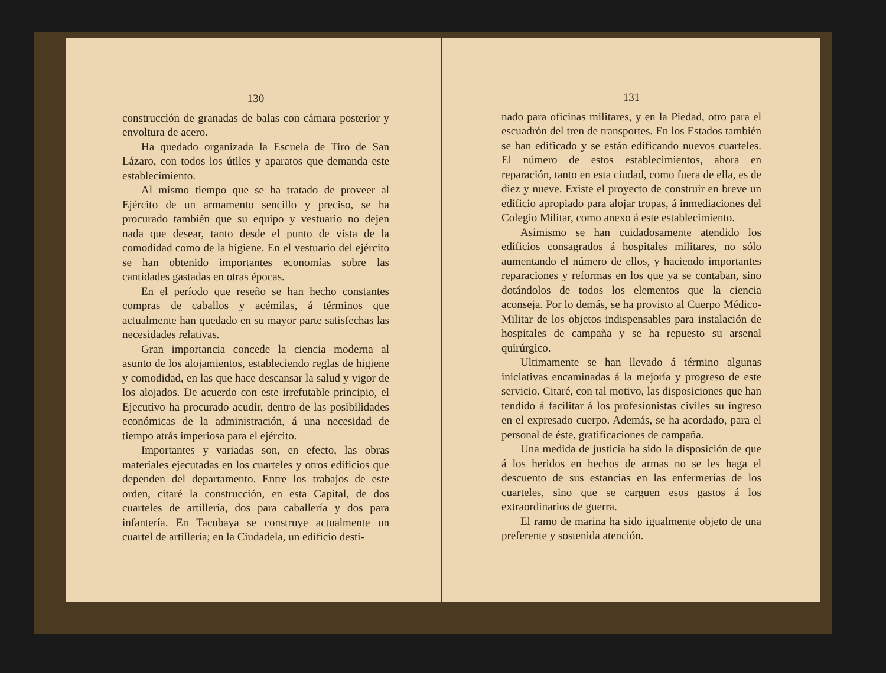130
construcción de granadas de balas con cámara posterior y envoltura de acero.
Ha quedado organizada la Escuela de Tiro de San Lázaro, con todos los útiles y aparatos que demanda este establecimiento.
Al mismo tiempo que se ha tratado de proveer al Ejército de un armamento sencillo y preciso, se ha procurado también que su equipo y vestuario no dejen nada que desear, tanto desde el punto de vista de la comodidad como de la higiene. En el vestuario del ejército se han obtenido importantes economías sobre las cantidades gastadas en otras épocas.
En el período que reseño se han hecho constantes compras de caballos y acémilas, á términos que actualmente han quedado en su mayor parte satisfechas las necesidades relativas.
Gran importancia concede la ciencia moderna al asunto de los alojamientos, estableciendo reglas de higiene y comodidad, en las que hace descansar la salud y vigor de los alojados. De acuerdo con este irrefutable principio, el Ejecutivo ha procurado acudir, dentro de las posibilidades económicas de la administración, á una necesidad de tiempo atrás imperiosa para el ejército.
Importantes y variadas son, en efecto, las obras materiales ejecutadas en los cuarteles y otros edificios que dependen del departamento. Entre los trabajos de este orden, citaré la construcción, en esta Capital, de dos cuarteles de artillería, dos para caballería y dos para infantería. En Tacubaya se construye actualmente un cuartel de artillería; en la Ciudadela, un edificio desti-
131
nado para oficinas militares, y en la Piedad, otro para el escuadrón del tren de transportes. En los Estados también se han edificado y se están edificando nuevos cuarteles. El número de estos establecimientos, ahora en reparación, tanto en esta ciudad, como fuera de ella, es de diez y nueve. Existe el proyecto de construir en breve un edificio apropiado para alojar tropas, á inmediaciones del Colegio Militar, como anexo á este establecimiento.
Asimismo se han cuidadosamente atendido los edificios consagrados á hospitales militares, no sólo aumentando el número de ellos, y haciendo importantes reparaciones y reformas en los que ya se contaban, sino dotándolos de todos los elementos que la ciencia aconseja. Por lo demás, se ha provisto al Cuerpo Médico-Militar de los objetos indispensables para instalación de hospitales de campaña y se ha repuesto su arsenal quirúrgico.
Ultimamente se han llevado á término algunas iniciativas encaminadas á la mejoría y progreso de este servicio. Citaré, con tal motivo, las disposiciones que han tendido á facilitar á los profesionistas civiles su ingreso en el expresado cuerpo. Además, se ha acordado, para el personal de éste, gratificaciones de campaña.
Una medida de justicia ha sido la disposición de que á los heridos en hechos de armas no se les haga el descuento de sus estancias en las enfermerías de los cuarteles, sino que se carguen esos gastos á los extraordinarios de guerra.
El ramo de marina ha sido igualmente objeto de una preferente y sostenida atención.